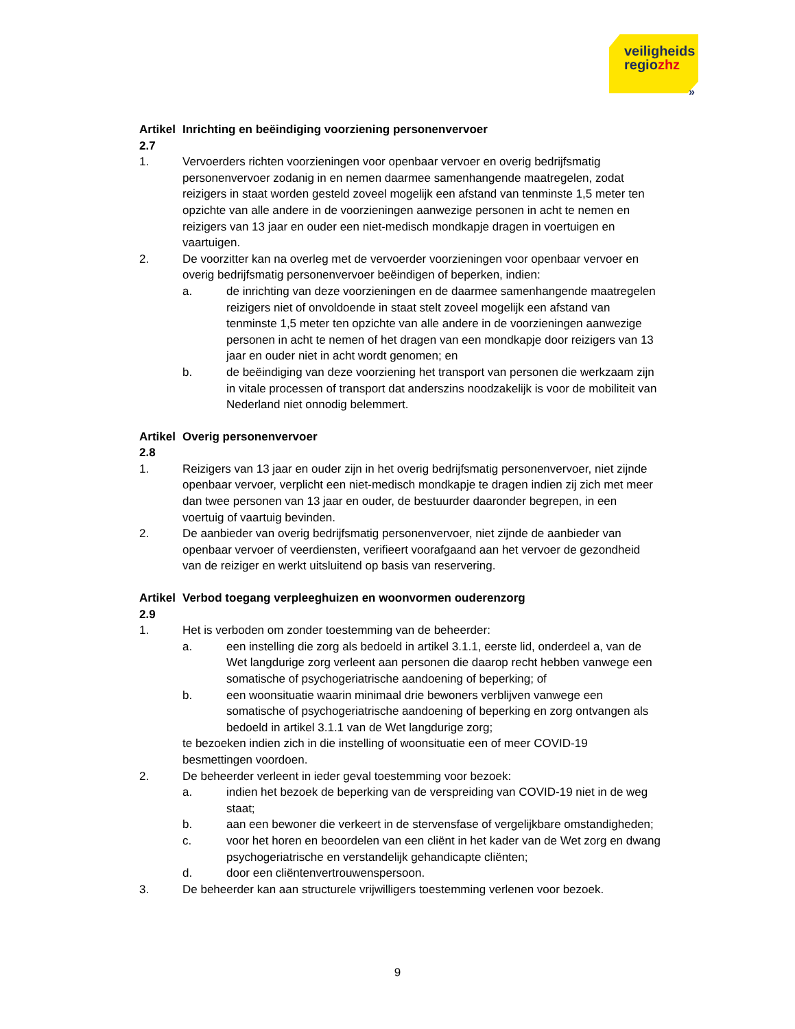veiligheids
regiozhz
»
Artikel 2.7 Inrichting en beëindiging voorziening personenvervoer
1. Vervoerders richten voorzieningen voor openbaar vervoer en overig bedrijfsmatig personenvervoer zodanig in en nemen daarmee samenhangende maatregelen, zodat reizigers in staat worden gesteld zoveel mogelijk een afstand van tenminste 1,5 meter ten opzichte van alle andere in de voorzieningen aanwezige personen in acht te nemen en reizigers van 13 jaar en ouder een niet-medisch mondkapje dragen in voertuigen en vaartuigen.
2. De voorzitter kan na overleg met de vervoerder voorzieningen voor openbaar vervoer en overig bedrijfsmatig personenvervoer beëindigen of beperken, indien:
a. de inrichting van deze voorzieningen en de daarmee samenhangende maatregelen reizigers niet of onvoldoende in staat stelt zoveel mogelijk een afstand van tenminste 1,5 meter ten opzichte van alle andere in de voorzieningen aanwezige personen in acht te nemen of het dragen van een mondkapje door reizigers van 13 jaar en ouder niet in acht wordt genomen; en
b. de beëindiging van deze voorziening het transport van personen die werkzaam zijn in vitale processen of transport dat anderszins noodzakelijk is voor de mobiliteit van Nederland niet onnodig belemmert.
Artikel 2.8 Overig personenvervoer
1. Reizigers van 13 jaar en ouder zijn in het overig bedrijfsmatig personenvervoer, niet zijnde openbaar vervoer, verplicht een niet-medisch mondkapje te dragen indien zij zich met meer dan twee personen van 13 jaar en ouder, de bestuurder daaronder begrepen, in een voertuig of vaartuig bevinden.
2. De aanbieder van overig bedrijfsmatig personenvervoer, niet zijnde de aanbieder van openbaar vervoer of veerdiensten, verifieert voorafgaand aan het vervoer de gezondheid van de reiziger en werkt uitsluitend op basis van reservering.
Artikel 2.9 Verbod toegang verpleeghuizen en woonvormen ouderenzorg
1. Het is verboden om zonder toestemming van de beheerder:
a. een instelling die zorg als bedoeld in artikel 3.1.1, eerste lid, onderdeel a, van de Wet langdurige zorg verleent aan personen die daarop recht hebben vanwege een somatische of psychogeriatrische aandoening of beperking; of
b. een woonsituatie waarin minimaal drie bewoners verblijven vanwege een somatische of psychogeriatrische aandoening of beperking en zorg ontvangen als bedoeld in artikel 3.1.1 van de Wet langdurige zorg;
te bezoeken indien zich in die instelling of woonsituatie een of meer COVID-19 besmettingen voordoen.
2. De beheerder verleent in ieder geval toestemming voor bezoek:
a. indien het bezoek de beperking van de verspreiding van COVID-19 niet in de weg staat;
b. aan een bewoner die verkeert in de stervensfase of vergelijkbare omstandigheden;
c. voor het horen en beoordelen van een cliënt in het kader van de Wet zorg en dwang psychogeriatrische en verstandelijk gehandicapte cliënten;
d. door een cliëntenvertrouwenspersoon.
3. De beheerder kan aan structurele vrijwilligers toestemming verlenen voor bezoek.
9